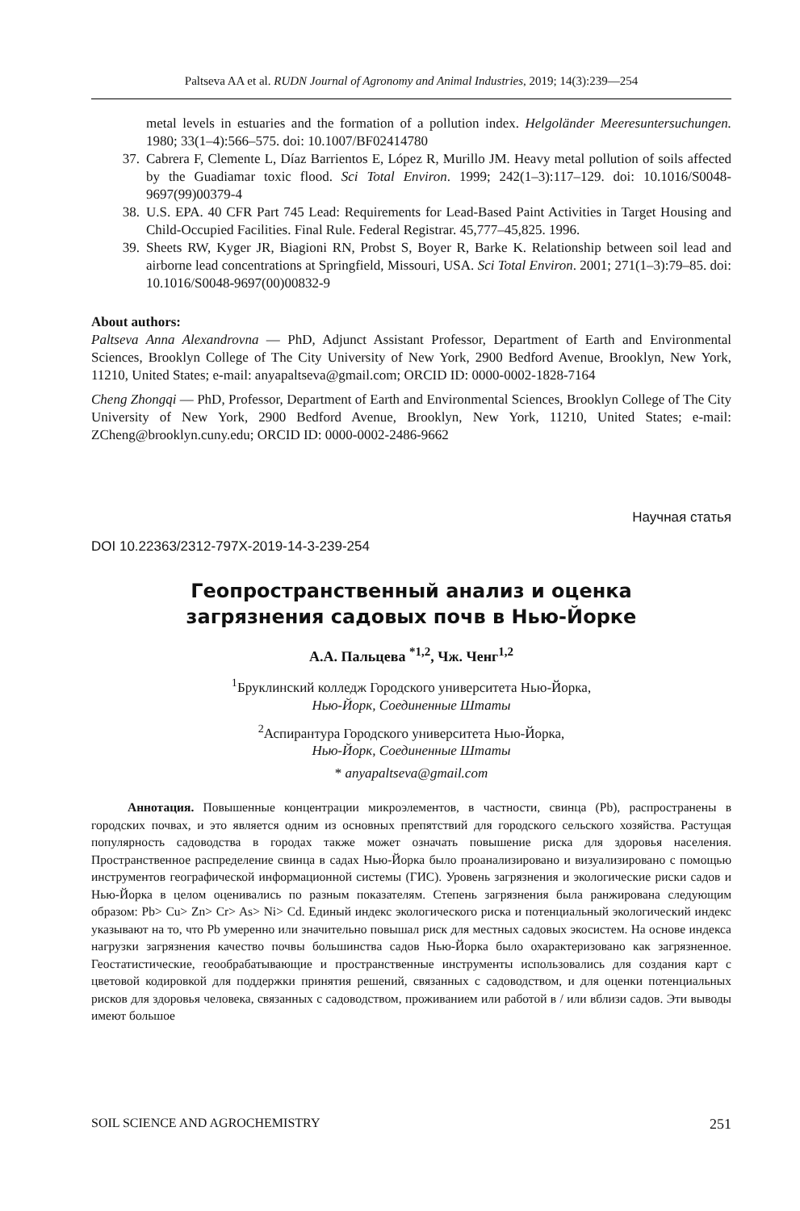Paltseva AA et al. RUDN Journal of Agronomy and Animal Industries, 2019; 14(3):239—254
metal levels in estuaries and the formation of a pollution index. Helgoländer Meeresuntersuchungen. 1980; 33(1–4):566–575. doi: 10.1007/BF02414780
37. Cabrera F, Clemente L, Díaz Barrientos E, López R, Murillo JM. Heavy metal pollution of soils affected by the Guadiamar toxic flood. Sci Total Environ. 1999; 242(1–3):117–129. doi: 10.1016/S0048-9697(99)00379-4
38. U.S. EPA. 40 CFR Part 745 Lead: Requirements for Lead-Based Paint Activities in Target Housing and Child-Occupied Facilities. Final Rule. Federal Registrar. 45,777–45,825. 1996.
39. Sheets RW, Kyger JR, Biagioni RN, Probst S, Boyer R, Barke K. Relationship between soil lead and airborne lead concentrations at Springfield, Missouri, USA. Sci Total Environ. 2001; 271(1–3):79–85. doi: 10.1016/S0048-9697(00)00832-9
About authors:
Paltseva Anna Alexandrovna — PhD, Adjunct Assistant Professor, Department of Earth and Environmental Sciences, Brooklyn College of The City University of New York, 2900 Bedford Avenue, Brooklyn, New York, 11210, United States; e-mail: anyapaltseva@gmail.com; ORCID ID: 0000-0002-1828-7164
Cheng Zhongqi — PhD, Professor, Department of Earth and Environmental Sciences, Brooklyn College of The City University of New York, 2900 Bedford Avenue, Brooklyn, New York, 11210, United States; e-mail: ZCheng@brooklyn.cuny.edu; ORCID ID: 0000-0002-2486-9662
Научная статья
DOI 10.22363/2312-797X-2019-14-3-239-254
Геопространственный анализ и оценка
загрязнения садовых почв в Нью-Йорке
А.А. Пальцева <sup>*1,2</sup>, Чж. Ченг<sup>1,2</sup>
<sup>1</sup> Бруклинский колледж Городского университета Нью-Йорка,
Нью-Йорк, Соединенные Штаты
<sup>2</sup> Аспирантура Городского университета Нью-Йорка,
Нью-Йорк, Соединенные Штаты
* anyapaltseva@gmail.com
Аннотация. Повышенные концентрации микроэлементов, в частности, свинца (Pb), распространены в городских почвах, и это является одним из основных препятствий для городского сельского хозяйства. Растущая популярность садоводства в городах также может означать повышение риска для здоровья населения. Пространственное распределение свинца в садах Нью-Йорка было проанализировано и визуализировано с помощью инструментов географической информационной системы (ГИС). Уровень загрязнения и экологические риски садов и Нью-Йорка в целом оценивались по разным показателям. Степень загрязнения была ранжирована следующим образом: Pb> Cu> Zn> Cr> As> Ni> Cd. Единый индекс экологического риска и потенциальный экологический индекс указывают на то, что Pb умеренно или значительно повышал риск для местных садовых экосистем. На основе индекса нагрузки загрязнения качество почвы большинства садов Нью-Йорка было охарактеризовано как загрязненное. Геостатистические, геообрабатывающие и пространственные инструменты использовались для создания карт с цветовой кодировкой для поддержки принятия решений, связанных с садоводством, и для оценки потенциальных рисков для здоровья человека, связанных с садоводством, проживанием или работой в / или вблизи садов. Эти выводы имеют большое
SOIL SCIENCE AND AGROCHEMISTRY 251